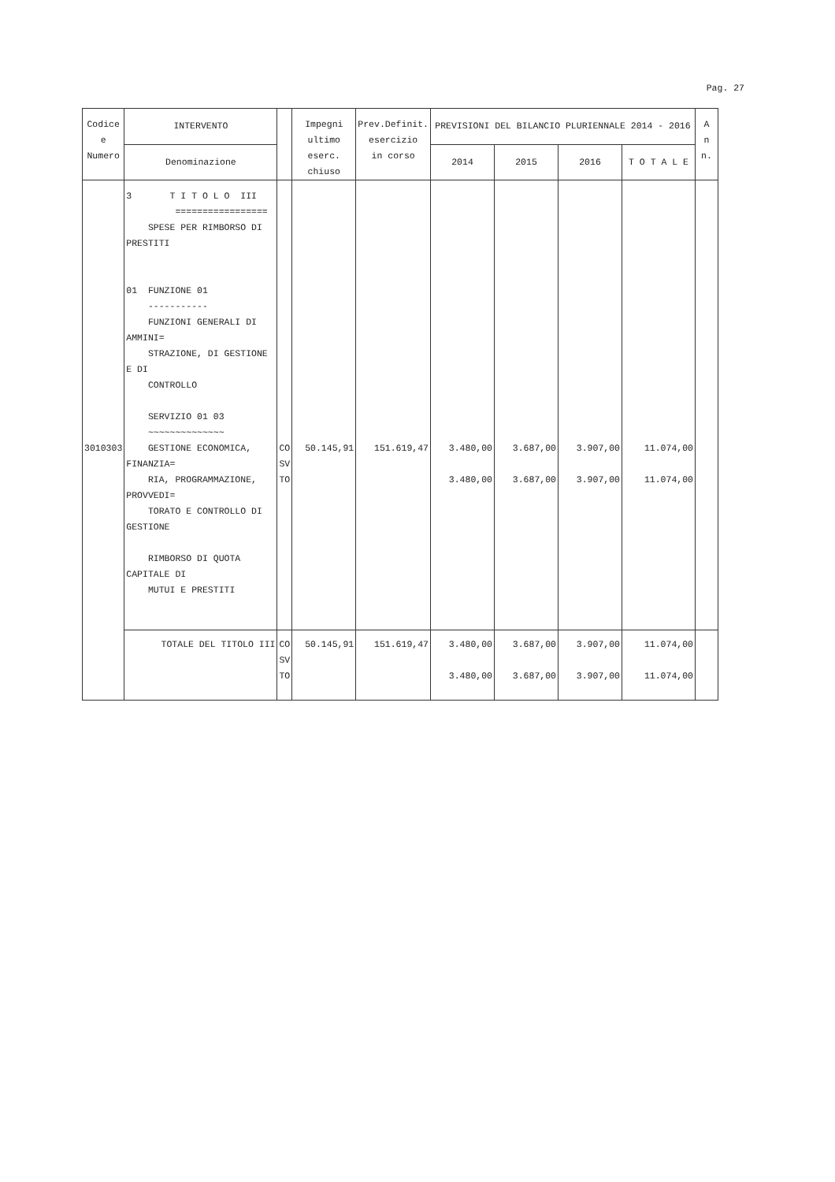Pag. 27
| Codice e Numero | INTERVENTO | | Impegni ultimo eserc. chiuso | Prev.Definit. esercizio in corso | PREVISIONI DEL BILANCIO PLURIENNALE 2014 - 2016 | | | | A n n. |
| --- | --- | --- | --- | --- | --- | --- | --- | --- | --- |
| | Denominazione | | | | 2014 | 2015 | 2016 | T O T A L E | |
| 3010303 | 3 T I T O L O III ================= SPESE PER RIMBORSO DI PRESTITI 01 FUNZIONE 01 ----------- FUNZIONI GENERALI DI AMMINI= STRAZIONE, DI GESTIONE E DI CONTROLLO SERVIZIO 01 03 ~~~~~~~~~~~~~~ GESTIONE ECONOMICA, FINANZIA= RIA, PROGRAMMAZIONE, PROVVEDI= TORATO E CONTROLLO DI GESTIONE RIMBORSO DI QUOTA CAPITALE DI MUTUI E PRESTITI | CO SV TO | 50.145,91 | 151.619,47 | 3.480,00 3.480,00 | 3.687,00 3.687,00 | 3.907,00 3.907,00 | 11.074,00 11.074,00 | |
| | TOTALE DEL TITOLO III | CO SV TO | 50.145,91 | 151.619,47 | 3.480,00 3.480,00 | 3.687,00 3.687,00 | 3.907,00 3.907,00 | 11.074,00 11.074,00 | |